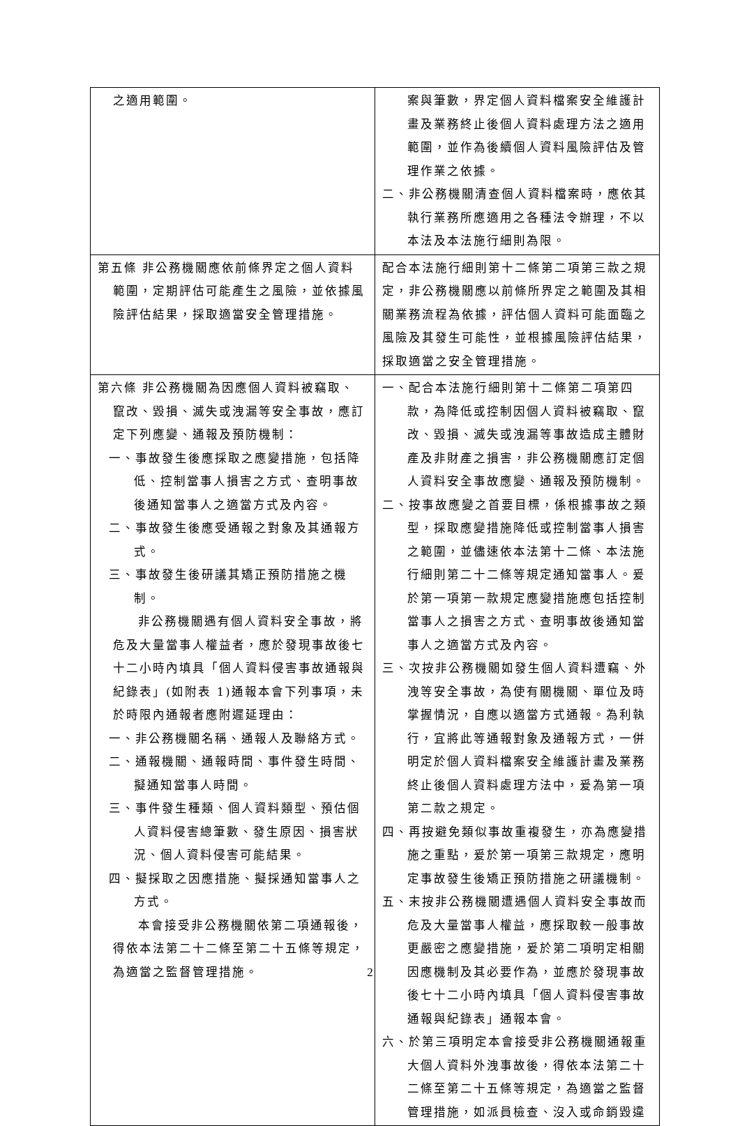| 之適用範圍。 | 案與筆數，界定個人資料檔案安全維護計畫及業務終止後個人資料處理方法之適用範圍，並作為後續個人資料風險評估及管理作業之依據。 二、非公務機關清查個人資料檔案時，應依其執行業務所應適用之各種法令辦理，不以本法及本法施行細則為限。 |
| 第五條 非公務機關應依前條界定之個人資料範圍，定期評估可能產生之風險，並依據風險評估結果，採取適當安全管理措施。 | 配合本法施行細則第十二條第二項第三款之規定，非公務機關應以前條所界定之範圍及其相關業務流程為依據，評估個人資料可能面臨之風險及其發生可能性，並根據風險評估結果，採取適當之安全管理措施。 |
| 第六條 非公務機關為因應個人資料被竊取、竄改、毀損、滅失或洩漏等安全事故，應訂定下列應變、通報及預防機制： 一、事故發生後應採取之應變措施，包括降低、控制當事人損害之方式、查明事故後通知當事人之適當方式及內容。 二、事故發生後應受通報之對象及其通報方式。 三、事故發生後研議其矯正預防措施之機制。 非公務機關遇有個人資料安全事故，將危及大量當事人權益者，應於發現事故後七十二小時內填具「個人資料侵害事故通報與紀錄表」(如附表 1)通報本會下列事項，未於時限內通報者應附遲延理由： 一、非公務機關名稱、通報人及聯絡方式。 二、通報機關、通報時間、事件發生時間、擬通知當事人時間。 三、事件發生種類、個人資料類型、預估個人資料侵害總筆數、發生原因、損害狀況、個人資料侵害可能結果。 四、擬採取之因應措施、擬採通知當事人之方式。 本會接受非公務機關依第二項通報後，得依本法第二十二條至第二十五條等規定，為適當之監督管理措施。 | 一、配合本法施行細則第十二條第二項第四款，為降低或控制因個人資料被竊取、竄改、毀損、滅失或洩漏等事故造成主體財產及非財產之損害，非公務機關應訂定個人資料安全事故應變、通報及預防機制。 二、按事故應變之首要目標，係根據事故之類型，採取應變措施降低或控制當事人損害之範圍，並儘速依本法第十二條、本法施行細則第二十二條等規定通知當事人。爰於第一項第一款規定應變措施應包括控制當事人之損害之方式、查明事故後通知當事人之適當方式及內容。 三、次按非公務機關如發生個人資料遭竊、外洩等安全事故，為使有關機關、單位及時掌握情況，自應以適當方式通報。為利執行，宜將此等通報對象及通報方式，一併明定於個人資料檔案安全維護計畫及業務終止後個人資料處理方法中，爰為第一項第二款之規定。 四、再按避免類似事故重複發生，亦為應變措施之重點，爰於第一項第三款規定，應明定事故發生後矯正預防措施之研議機制。 五、末按非公務機關遭遇個人資料安全事故而危及大量當事人權益，應採取較一般事故更嚴密之應變措施，爰於第二項明定相關因應機制及其必要作為，並應於發現事故後七十二小時內填具「個人資料侵害事故通報與紀錄表」通報本會。 六、於第三項明定本會接受非公務機關通報重大個人資料外洩事故後，得依本法第二十二條至第二十五條等規定，為適當之監督管理措施，如派員檢查、沒入或命銷毀違 |
2